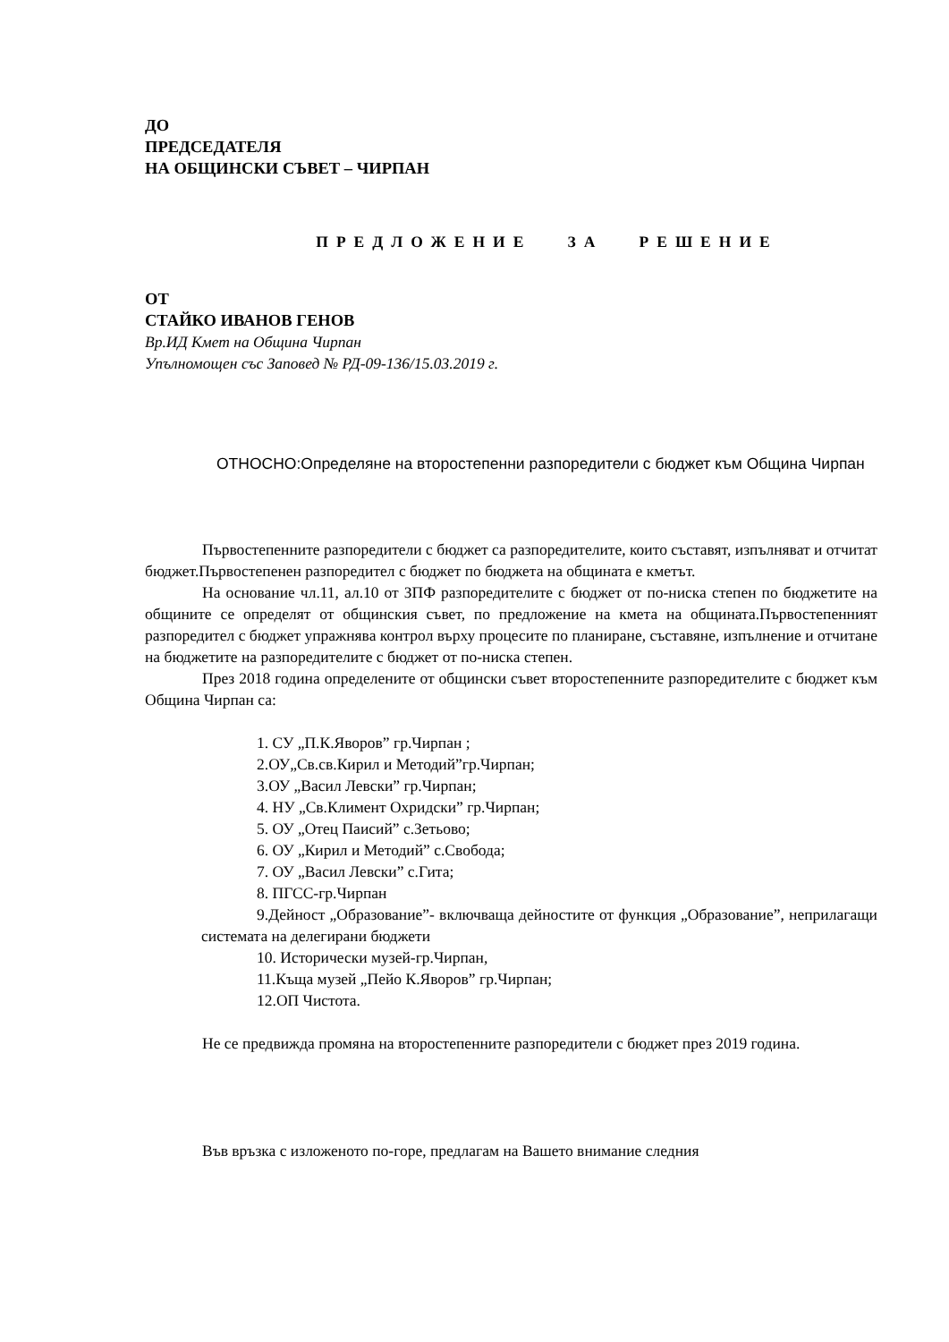ДО
ПРЕДСЕДАТЕЛЯ
НА ОБЩИНСКИ СЪВЕТ – ЧИРПАН
ПРЕДЛОЖЕНИЕ ЗА РЕШЕНИЕ
ОТ
СТАЙКО ИВАНОВ ГЕНОВ
Вр.ИД Кмет на Община Чирпан
Упълномощен със Заповед № РД-09-136/15.03.2019 г.
ОТНОСНО:Определяне на второстепенни разпоредители с бюджет към Община Чирпан
Първостепенните разпоредители с бюджет са разпоредителите, които съставят, изпълняват и отчитат бюджет.Първостепенен разпоредител с бюджет по бюджета на общината е кметът.
На основание чл.11, ал.10 от ЗПФ разпоредителите с бюджет от по-ниска степен по бюджетите на общините се определят от общинския съвет, по предложение на кмета на общината.Първостепенният разпоредител с бюджет упражнява контрол върху процесите по планиране, съставяне, изпълнение и отчитане на бюджетите на разпоредителите с бюджет от по-ниска степен.
През 2018 година определените от общински съвет второстепенните разпоредителите с бюджет към Община Чирпан са:
1. СУ „П.К.Яворов” гр.Чирпан ;
2.ОУ„Св.св.Кирил и Методий”гр.Чирпан;
3.ОУ „Васил Левски” гр.Чирпан;
4. НУ „Св.Климент Охридски” гр.Чирпан;
5. ОУ „Отец Паисий” с.Зетьово;
6. ОУ „Кирил и Методий” с.Свобода;
7. ОУ „Васил Левски” с.Гита;
8. ПГСС-гр.Чирпан
9.Дейност „Образование”- включваща дейностите от функция „Образование”, неприлагащи системата на делегирани бюджети
10. Исторически музей-гр.Чирпан,
11.Къща музей „Пейо К.Яворов” гр.Чирпан;
12.ОП Чистота.
Не се предвижда промяна на второстепенните разпоредители с бюджет през 2019 година.
Във връзка с изложеното по-горе, предлагам на Вашето внимание следния